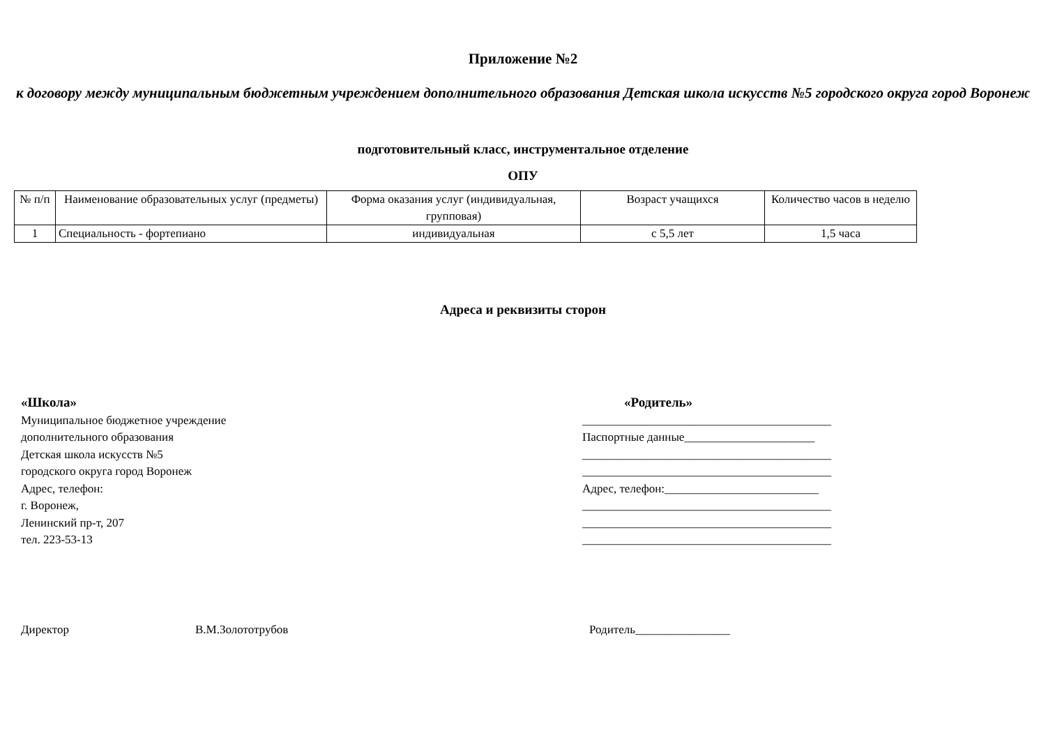Приложение №2
к договору между муниципальным бюджетным учреждением дополнительного образования Детская школа искусств №5 городского округа город Воронеж
подготовительный класс, инструментальное отделение
ОПУ
| № п/п | Наименование образовательных услуг (предметы) | Форма оказания услуг (индивидуальная, групповая) | Возраст учащихся | Количество часов в неделю |
| --- | --- | --- | --- | --- |
| 1 | Специальность - фортепиано | индивидуальная | с 5,5 лет | 1,5 часа |
Адреса и реквизиты сторон
«Школа»
Муниципальное бюджетное учреждение
дополнительного образования
Детская школа искусств №5
городского округа город Воронеж
Адрес, телефон:
г. Воронеж,
Ленинский пр-т, 207
тел. 223-53-13
«Родитель»
__________________________________________
Паспортные данные______________________
__________________________________________
__________________________________________
Адрес, телефон:__________________________
__________________________________________
__________________________________________
__________________________________________
Директор В.М.Золототрубов Родитель________________